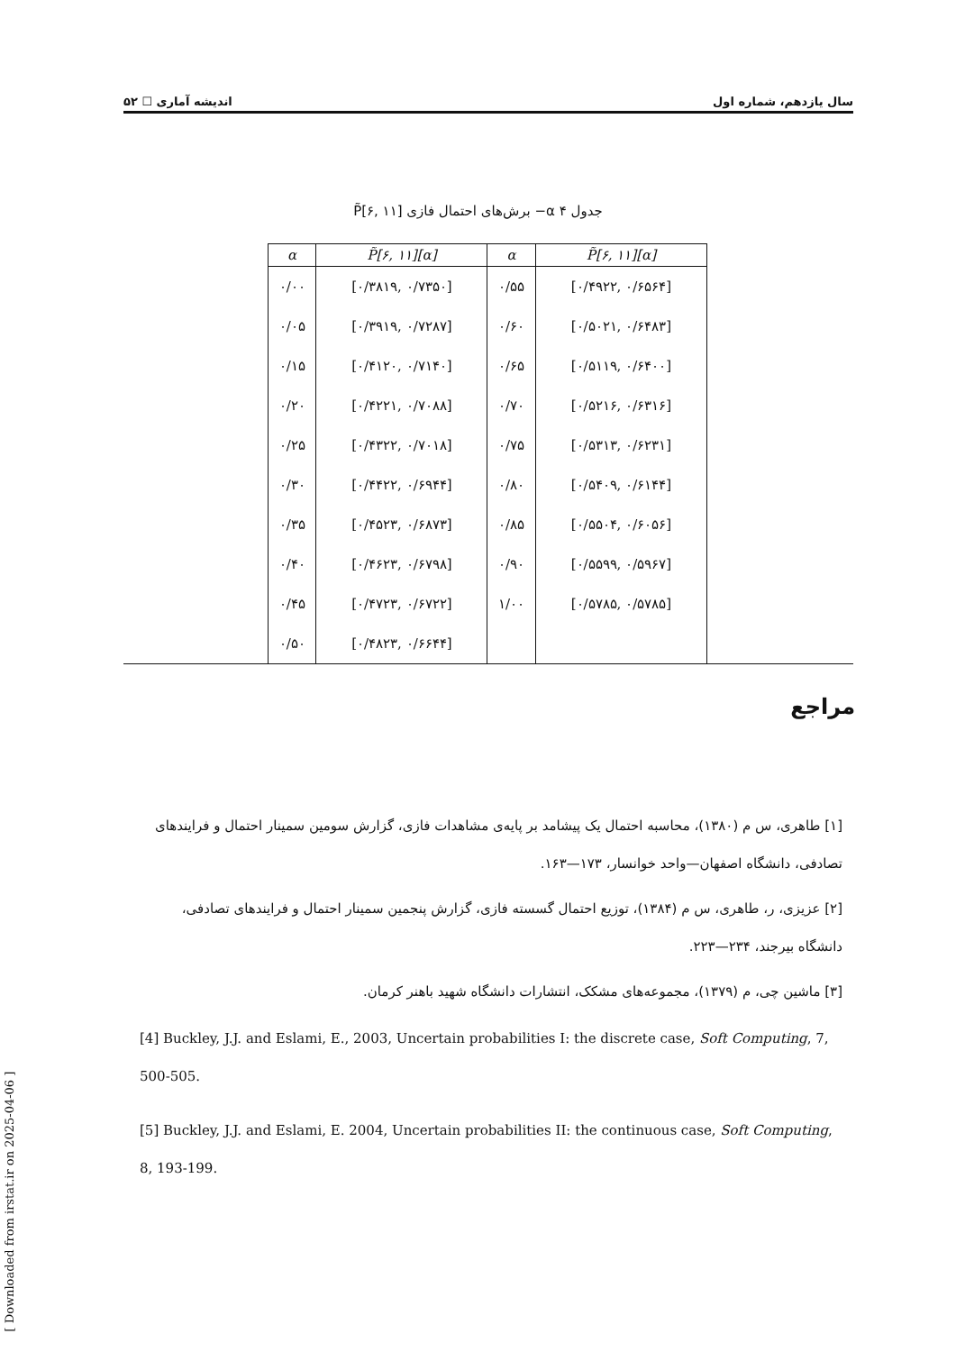سال یازدهم، شماره اول اندیشه آماری ☐ ۵۲
جدول ۴ α− برش‌های احتمال فازی P̃[۶, ۱۱]
| α | P̃[۶, ۱۱][α] | α | P̃[۶, ۱۱][α] |
| --- | --- | --- | --- |
| ۰/۰۰ | [۰/۳۸۱۹, ۰/۷۳۵۰] | ۰/۵۵ | [۰/۴۹۲۲, ۰/۶۵۶۴] |
| ۰/۰۵ | [۰/۳۹۱۹, ۰/۷۲۸۷] | ۰/۶۰ | [۰/۵۰۲۱, ۰/۶۴۸۳] |
| ۰/۱۵ | [۰/۴۱۲۰, ۰/۷۱۴۰] | ۰/۶۵ | [۰/۵۱۱۹, ۰/۶۴۰۰] |
| ۰/۲۰ | [۰/۴۲۲۱, ۰/۷۰۸۸] | ۰/۷۰ | [۰/۵۲۱۶, ۰/۶۳۱۶] |
| ۰/۲۵ | [۰/۴۳۲۲, ۰/۷۰۱۸] | ۰/۷۵ | [۰/۵۳۱۳, ۰/۶۲۳۱] |
| ۰/۳۰ | [۰/۴۴۲۲, ۰/۶۹۴۴] | ۰/۸۰ | [۰/۵۴۰۹, ۰/۶۱۴۴] |
| ۰/۳۵ | [۰/۴۵۲۳, ۰/۶۸۷۳] | ۰/۸۵ | [۰/۵۵۰۴, ۰/۶۰۵۶] |
| ۰/۴۰ | [۰/۴۶۲۳, ۰/۶۷۹۸] | ۰/۹۰ | [۰/۵۵۹۹, ۰/۵۹۶۷] |
| ۰/۴۵ | [۰/۴۷۲۳, ۰/۶۷۲۲] | ۱/۰۰ | [۰/۵۷۸۵, ۰/۵۷۸۵] |
| ۰/۵۰ | [۰/۴۸۲۳, ۰/۶۶۴۴] | | |
مراجع
[۱] طاهری، س م (۱۳۸۰)، محاسبه احتمال یک پیشامد بر پایه‌ی مشاهدات فازی، گزارش سومین سمینار احتمال و فرایندهای تصادفی، دانشگاه اصفهان—واحد خوانسار، ۱۷۳—۱۶۳.
[۲] عزیزی، ر، طاهری، س م (۱۳۸۴)، توزیع احتمال گسسته فازی، گزارش پنجمین سمینار احتمال و فرایندهای تصادفی، دانشگاه بیرجند، ۲۳۴—۲۲۳.
[۳] ماشین چی، م (۱۳۷۹)، مجموعه‌های مشکک، انتشارات دانشگاه شهید باهنر کرمان.
[4] Buckley, J.J. and Eslami, E., 2003, Uncertain probabilities I: the discrete case, Soft Computing, 7, 500-505.
[5] Buckley, J.J. and Eslami, E. 2004, Uncertain probabilities II: the continuous case, Soft Computing, 8, 193-199.
[ Downloaded from irstat.ir on 2025-04-06 ]